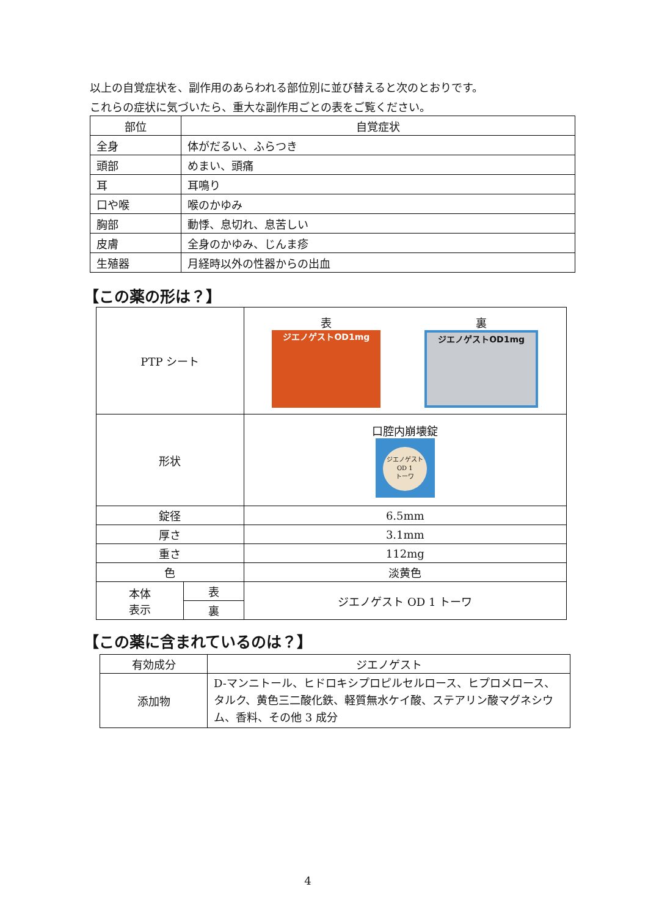以上の自覚症状を、副作用のあらわれる部位別に並び替えると次のとおりです。
これらの症状に気づいたら、重大な副作用ごとの表をご覧ください。
| 部位 | 自覚症状 |
| --- | --- |
| 全身 | 体がだるい、ふらつき |
| 頭部 | めまい、頭痛 |
| 耳 | 耳鳴り |
| 口や喉 | 喉のかゆみ |
| 胸部 | 動悸、息切れ、息苦しい |
| 皮膚 | 全身のかゆみ、じんま疹 |
| 生殖器 | 月経時以外の性器からの出血 |
【この薬の形は？】
| PTP シート | | 表 ジエノゲストOD1mg 裏 ジエノゲストOD1mg |
| 形状 | | 口腔内崩壊錠 ジエノゲスト OD 1 トーワ |
| 錠径 | | 6.5mm |
| 厚さ | | 3.1mm |
| 重さ | | 112mg |
| 色 | | 淡黄色 |
| 本体 表示 | 表 | ジエノゲスト OD 1 トーワ |
| | 裏 | |
【この薬に含まれているのは？】
| 有効成分 | ジエノゲスト |
| 添加物 | D-マンニトール、ヒドロキシプロピルセルロース、ヒプロメロース、タルク、黄色三二酸化鉄、軽質無水ケイ酸、ステアリン酸マグネシウム、香料、その他 3 成分 |
4